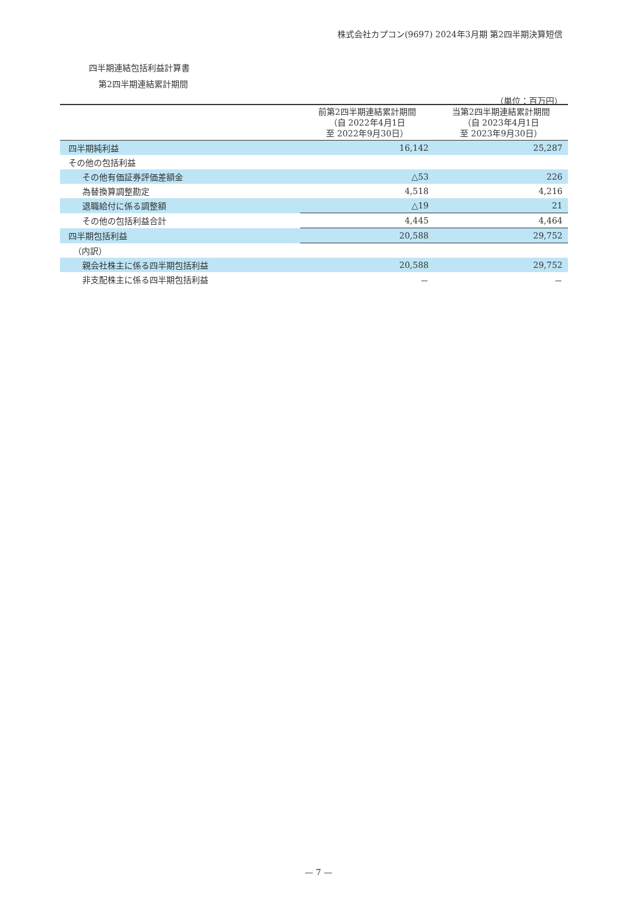株式会社カプコン(9697) 2024年3月期 第2四半期決算短信
四半期連結包括利益計算書
第2四半期連結累計期間
（単位：百万円）
| | 前第2四半期連結累計期間 （自 2022年4月1日 至 2022年9月30日） | 当第2四半期連結累計期間 （自 2023年4月1日 至 2023年9月30日） |
| --- | --- | --- |
| 四半期純利益 | 16,142 | 25,287 |
| その他の包括利益 | | |
| その他有価証券評価差額金 | △53 | 226 |
| 為替換算調整勘定 | 4,518 | 4,216 |
| 退職給付に係る調整額 | △19 | 21 |
| その他の包括利益合計 | 4,445 | 4,464 |
| 四半期包括利益 | 20,588 | 29,752 |
| （内訳） | | |
| 親会社株主に係る四半期包括利益 | 20,588 | 29,752 |
| 非支配株主に係る四半期包括利益 | － | － |
— 7 —